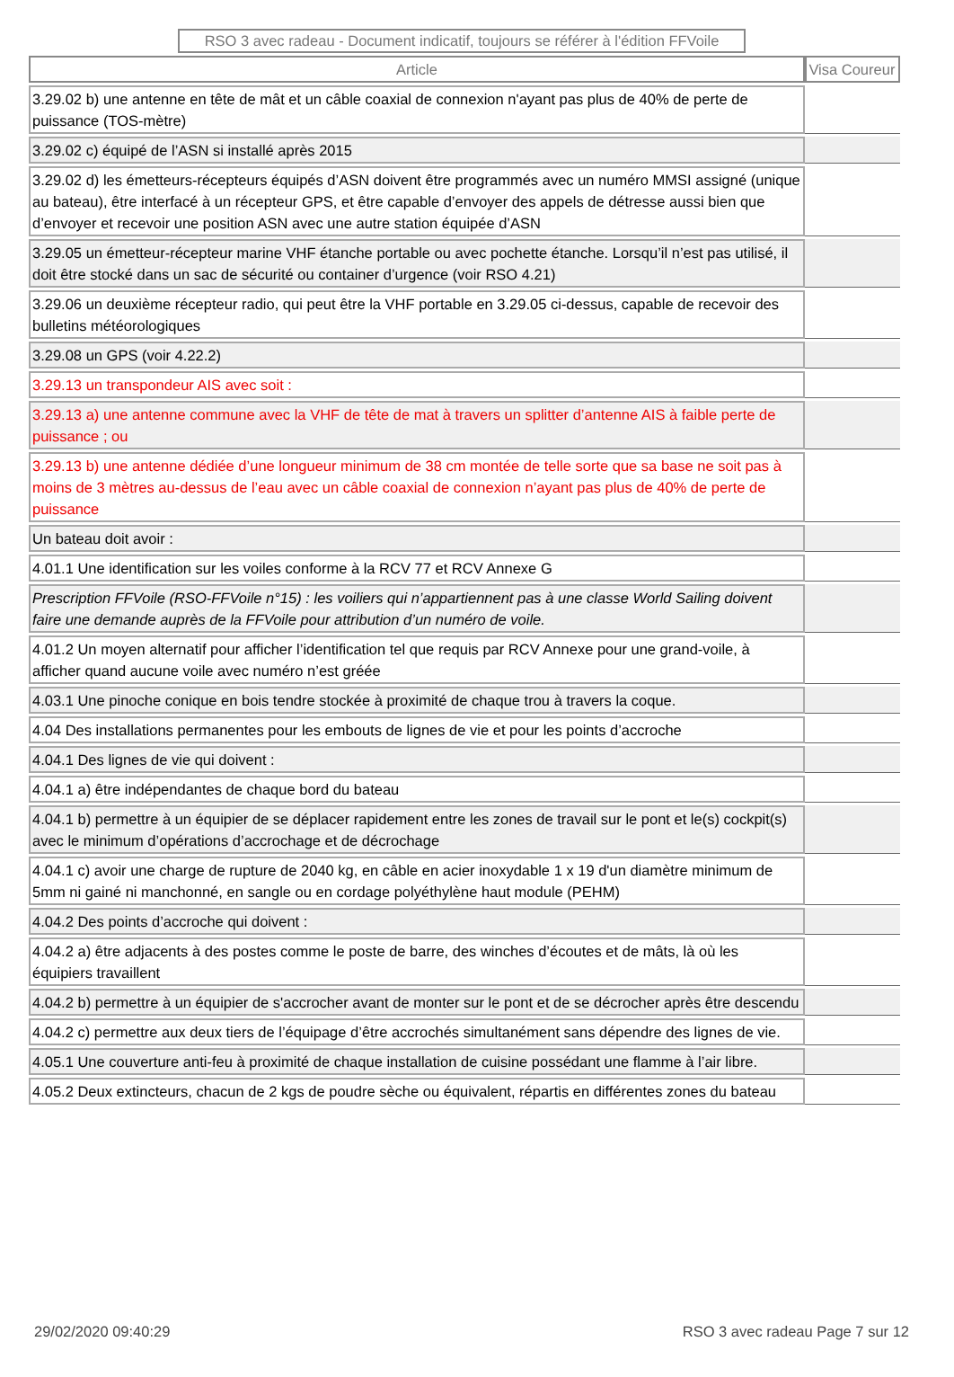RSO 3 avec radeau - Document indicatif, toujours se référer à l'édition FFVoile
| Article | Visa Coureur |
| --- | --- |
| 3.29.02 b) une antenne en tête de mât et un câble coaxial de connexion n'ayant pas plus de 40% de perte de puissance (TOS-mètre) | |
| 3.29.02 c) équipé de l’ASN si installé après 2015 | |
| 3.29.02 d) les émetteurs-récepteurs équipés d’ASN doivent être programmés avec un numéro MMSI assigné (unique au bateau), être interfacé à un récepteur GPS, et être capable d’envoyer des appels de détresse aussi bien que d’envoyer et recevoir une position ASN avec une autre station équipée d’ASN | |
| 3.29.05 un émetteur-récepteur marine VHF étanche portable ou avec pochette étanche. Lorsqu’il n’est pas utilisé, il doit être stocké dans un sac de sécurité ou container d’urgence (voir RSO 4.21) | |
| 3.29.06 un deuxième récepteur radio, qui peut être la VHF portable en 3.29.05 ci-dessus, capable de recevoir des bulletins météorologiques | |
| 3.29.08 un GPS (voir 4.22.2) | |
| 3.29.13 un transpondeur AIS avec soit : | |
| 3.29.13 a) une antenne commune avec la VHF de tête de mat à travers un splitter d’antenne AIS à faible perte de puissance ; ou | |
| 3.29.13 b) une antenne dédiée d’une longueur minimum de 38 cm montée de telle sorte que sa base ne soit pas à moins de 3 mètres au-dessus de l’eau avec un câble coaxial de connexion n’ayant pas plus de 40% de perte de puissance | |
| Un bateau doit avoir : | |
| 4.01.1 Une identification sur les voiles conforme à la RCV 77 et RCV Annexe G | |
| Prescription FFVoile (RSO-FFVoile n°15) : les voiliers qui n’appartiennent pas à une classe World Sailing doivent faire une demande auprès de la FFVoile pour attribution d’un numéro de voile. | |
| 4.01.2 Un moyen alternatif pour afficher l’identification tel que requis par RCV Annexe pour une grand-voile, à afficher quand aucune voile avec numéro n’est gréée | |
| 4.03.1 Une pinoche conique en bois tendre stockée à proximité de chaque trou à travers la coque. | |
| 4.04 Des installations permanentes pour les embouts de lignes de vie et pour les points d’accroche | |
| 4.04.1 Des lignes de vie qui doivent : | |
| 4.04.1 a) être indépendantes de chaque bord du bateau | |
| 4.04.1 b) permettre à un équipier de se déplacer rapidement entre les zones de travail sur le pont et le(s) cockpit(s) avec le minimum d’opérations d’accrochage et de décrochage | |
| 4.04.1 c) avoir une charge de rupture de 2040 kg, en câble en acier inoxydable 1 x 19 d'un diamètre minimum de 5mm ni gainé ni manchonné, en sangle ou en cordage polyéthylène haut module (PEHM) | |
| 4.04.2 Des points d’accroche qui doivent : | |
| 4.04.2 a) être adjacents à des postes comme le poste de barre, des winches d’écoutes et de mâts, là où les équipiers travaillent | |
| 4.04.2 b) permettre à un équipier de s'accrocher avant de monter sur le pont et de se décrocher après être descendu | |
| 4.04.2 c) permettre aux deux tiers de l’équipage d’être accrochés simultanément sans dépendre des lignes de vie. | |
| 4.05.1 Une couverture anti-feu à proximité de chaque installation de cuisine possédant une flamme à l’air libre. | |
| 4.05.2 Deux extincteurs, chacun de 2 kgs de poudre sèche ou équivalent, répartis en différentes zones du bateau | |
29/02/2020 09:40:29 RSO 3 avec radeau Page 7 sur 12